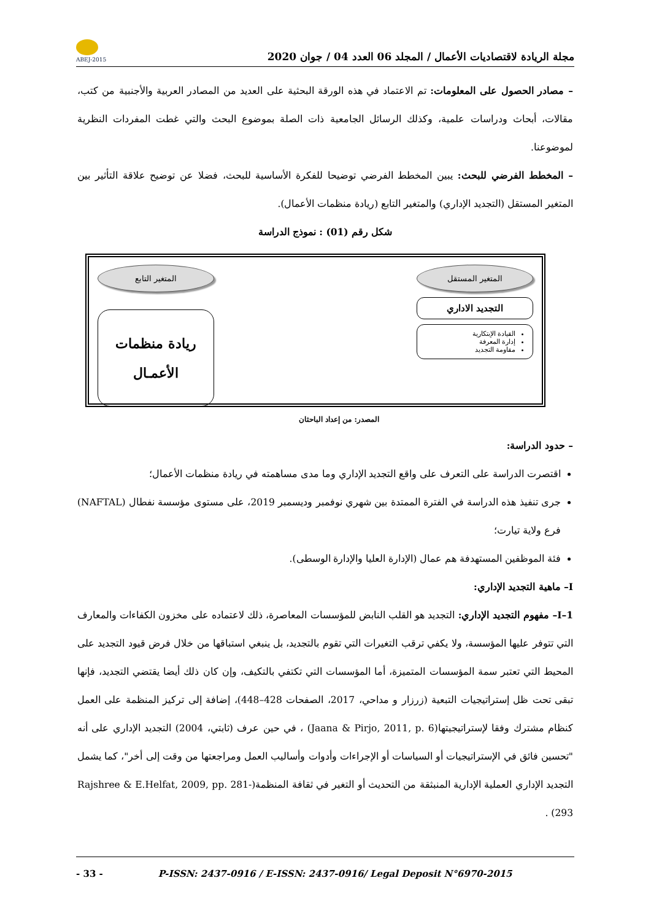مجلة الريادة لاقتصاديات الأعمال / المجلد 06 العدد 04 / جوان 2020
ABEJ-2015
– مصادر الحصول على المعلومات: تم الاعتماد في هذه الورقة البحثية على العديد من المصادر العربية والأجنبية من كتب، مقالات، أبحاث ودراسات علمية، وكذلك الرسائل الجامعية ذات الصلة بموضوع البحث والتي غطت المفردات النظرية لموضوعنا.
– المخطط الفرضي للبحث: يبين المخطط الفرضي توضيحا للفكرة الأساسية للبحث، فضلا عن توضيح علاقة التأثير بين المتغير المستقل (التجديد الإداري) والمتغير التابع (ريادة منظمات الأعمال).
شكل رقم (01) : نموذج الدراسة
المتغير المستقل
التجديد الاداري
القيادة الإبتكارية
إدارة المعرفة
مقاومة التجديد
المتغير التابع
ريادة منظمات الأعمـال
المصدر: من إعداد الباحثان
– حدود الدراسة:
اقتصرت الدراسة على التعرف على واقع التجديد الإداري وما مدى مساهمته في ريادة منظمات الأعمال؛
جرى تنفيذ هذه الدراسة في الفترة الممتدة بين شهري نوفمبر وديسمبر 2019، على مستوى مؤسسة نفطال (NAFTAL) فرع ولاية تيارت؛
فئة الموظفين المستهدفة هم عمال (الإدارة العليا والإدارة الوسطى).
I– ماهية التجديد الإداري:
I–1– مفهوم التجديد الإداري: التجديد هو القلب النابض للمؤسسات المعاصرة، ذلك لاعتماده على مخزون الكفاءات والمعارف التي تتوفر عليها المؤسسة، ولا يكفي ترقب التغيرات التي تقوم بالتجديد، بل ينبغي استباقها من خلال فرض قيود التجديد على المحيط التي تعتبر سمة المؤسسات المتميزة، أما المؤسسات التي تكتفي بالتكيف، وإن كان ذلك أيضا يقتضي التجديد، فإنها تبقى تحت ظل إستراتيجيات التبعية (زرزار و مداحي، 2017، الصفحات 428–448)، إضافة إلى تركيز المنظمة على العمل كنظام مشترك وفقا لإستراتيجيتها(Jaana & Pirjo, 2011, p. 6) ، في حين عرف (ثابتي، 2004) التجديد الإداري على أنه "تحسين فائق في الإستراتيجيات أو السياسات أو الإجراءات وأدوات وأساليب العمل ومراجعتها من وقت إلى أخر"، كما يشمل التجديد الإداري العملية الإدارية المنبثقة من التحديث أو التغير في ثقافة المنظمة(Rajshree & E.Helfat, 2009, pp. 281-293) .
- 33 - P-ISSN: 2437-0916 / E-ISSN: 2437-0916/ Legal Deposit N°6970-2015